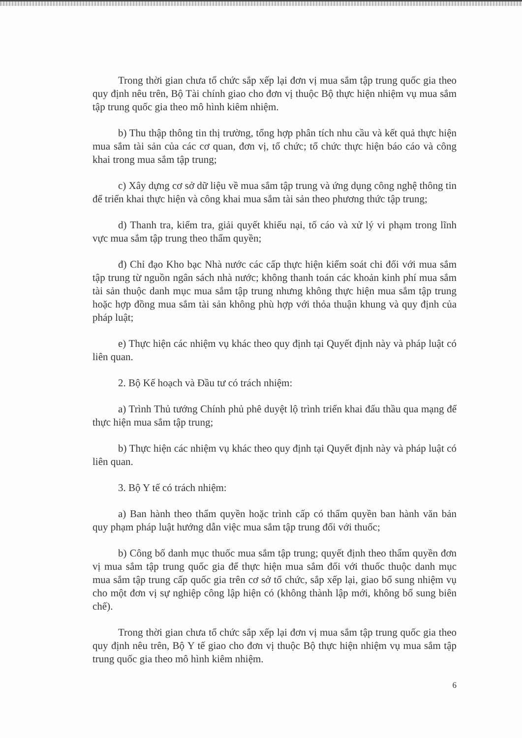Trong thời gian chưa tổ chức sắp xếp lại đơn vị mua sắm tập trung quốc gia theo quy định nêu trên, Bộ Tài chính giao cho đơn vị thuộc Bộ thực hiện nhiệm vụ mua sắm tập trung quốc gia theo mô hình kiêm nhiệm.
b) Thu thập thông tin thị trường, tổng hợp phân tích nhu cầu và kết quả thực hiện mua sắm tài sản của các cơ quan, đơn vị, tổ chức; tổ chức thực hiện báo cáo và công khai trong mua sắm tập trung;
c) Xây dựng cơ sở dữ liệu về mua sắm tập trung và ứng dụng công nghệ thông tin để triển khai thực hiện và công khai mua sắm tài sản theo phương thức tập trung;
d) Thanh tra, kiểm tra, giải quyết khiếu nại, tố cáo và xử lý vi phạm trong lĩnh vực mua sắm tập trung theo thẩm quyền;
đ) Chỉ đạo Kho bạc Nhà nước các cấp thực hiện kiểm soát chi đối với mua sắm tập trung từ nguồn ngân sách nhà nước; không thanh toán các khoản kinh phí mua sắm tài sản thuộc danh mục mua sắm tập trung nhưng không thực hiện mua sắm tập trung hoặc hợp đồng mua sắm tài sản không phù hợp với thỏa thuận khung và quy định của pháp luật;
e) Thực hiện các nhiệm vụ khác theo quy định tại Quyết định này và pháp luật có liên quan.
2. Bộ Kế hoạch và Đầu tư có trách nhiệm:
a) Trình Thủ tướng Chính phủ phê duyệt lộ trình triển khai đấu thầu qua mạng để thực hiện mua sắm tập trung;
b) Thực hiện các nhiệm vụ khác theo quy định tại Quyết định này và pháp luật có liên quan.
3. Bộ Y tế có trách nhiệm:
a) Ban hành theo thẩm quyền hoặc trình cấp có thẩm quyền ban hành văn bản quy phạm pháp luật hướng dẫn việc mua sắm tập trung đối với thuốc;
b) Công bố danh mục thuốc mua sắm tập trung; quyết định theo thẩm quyền đơn vị mua sắm tập trung quốc gia để thực hiện mua sắm đối với thuốc thuộc danh mục mua sắm tập trung cấp quốc gia trên cơ sở tổ chức, sắp xếp lại, giao bổ sung nhiệm vụ cho một đơn vị sự nghiệp công lập hiện có (không thành lập mới, không bổ sung biên chế).
Trong thời gian chưa tổ chức sắp xếp lại đơn vị mua sắm tập trung quốc gia theo quy định nêu trên, Bộ Y tế giao cho đơn vị thuộc Bộ thực hiện nhiệm vụ mua sắm tập trung quốc gia theo mô hình kiêm nhiệm.
6